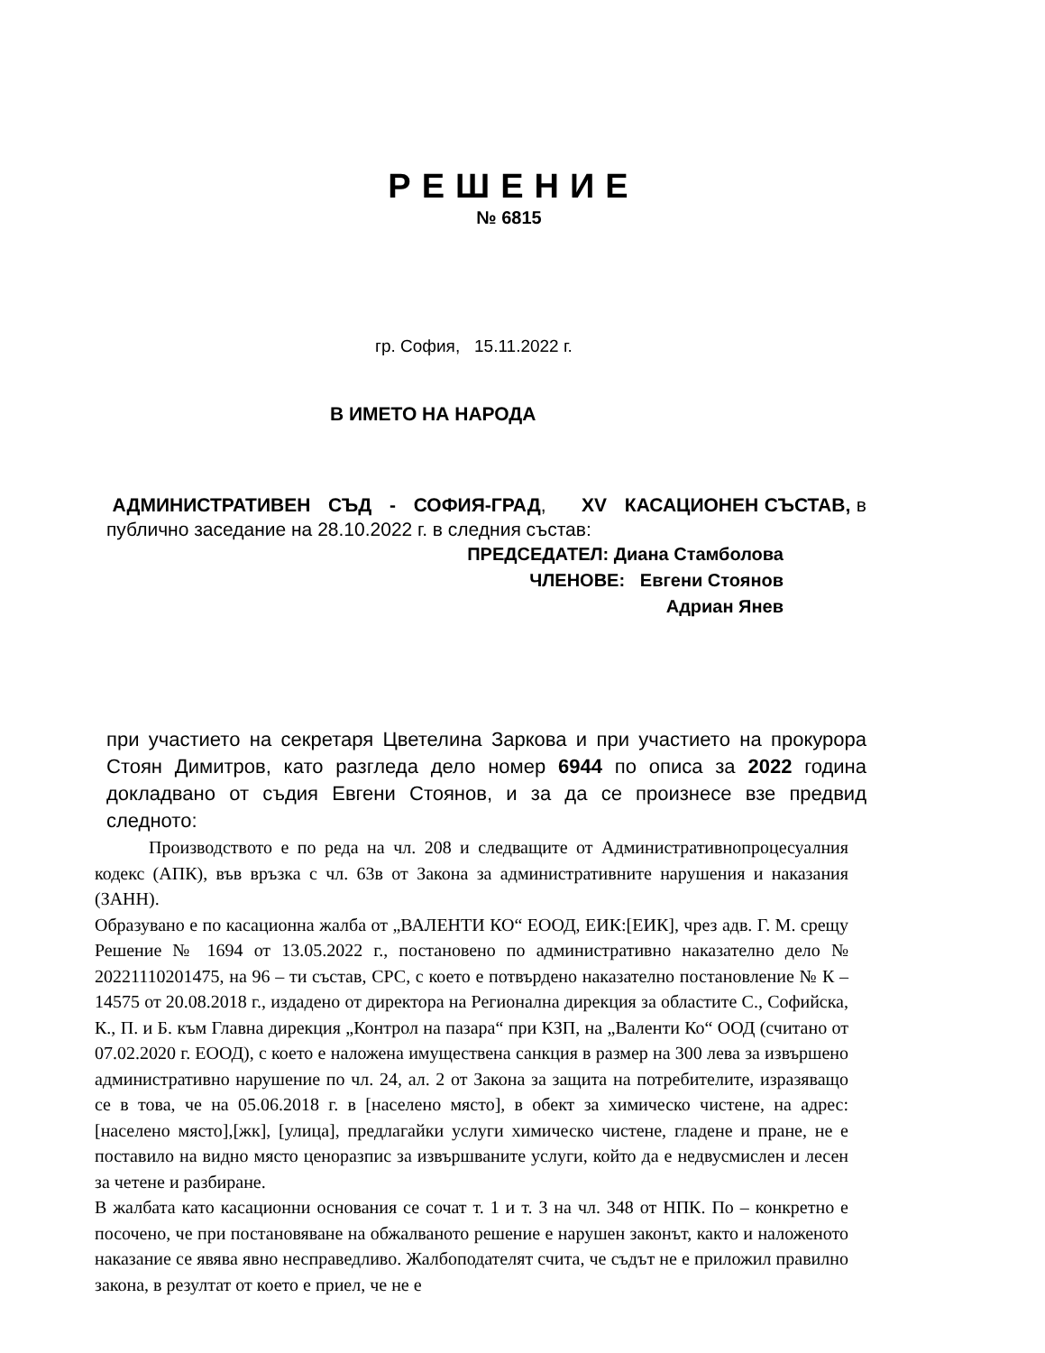РЕШЕНИЕ
№ 6815
гр. София, 15.11.2022 г.
В ИМЕТО НА НАРОДА
АДМИНИСТРАТИВЕН СЪД - СОФИЯ-ГРАД, XV КАСАЦИОНЕН СЪСТАВ, в публично заседание на 28.10.2022 г. в следния състав:
ПРЕДСЕДАТЕЛ: Диана Стамболова
ЧЛЕНОВЕ: Евгени Стоянов
Адриан Янев
при участието на секретаря Цветелина Заркова и при участието на прокурора Стоян Димитров, като разгледа дело номер 6944 по описа за 2022 година докладвано от съдия Евгени Стоянов, и за да се произнесе взе предвид следното:
Производството е по реда на чл. 208 и следващите от Административнопроцесуалния кодекс (АПК), във връзка с чл. 63в от Закона за административните нарушения и наказания (ЗАНН).
Образувано е по касационна жалба от „ВАЛЕНТИ КО“ ЕООД, ЕИК:[ЕИК], чрез адв. Г. М. срещу Решение № 1694 от 13.05.2022 г., постановено по административно наказателно дело № 20221110201475, на 96 – ти състав, СРС, с което е потвърдено наказателно постановление № К – 14575 от 20.08.2018 г., издадено от директора на Регионална дирекция за областите С., Софийска, К., П. и Б. към Главна дирекция „Контрол на пазара“ при КЗП, на „Валенти Ко“ ООД (считано от 07.02.2020 г. ЕООД), с което е наложена имуществена санкция в размер на 300 лева за извършено административно нарушение по чл. 24, ал. 2 от Закона за защита на потребителите, изразяващо се в това, че на 05.06.2018 г. в [населено място], в обект за химическо чистене, на адрес: [населено място],[жк], [улица], предлагайки услуги химическо чистене, гладене и пране, не е поставило на видно място ценоразпис за извършваните услуги, който да е недвусмислен и лесен за четене и разбиране.
В жалбата като касационни основания се сочат т. 1 и т. 3 на чл. 348 от НПК. По – конкретно е посочено, че при постановяване на обжалваното решение е нарушен законът, както и наложеното наказание се явява явно несправедливо. Жалбоподателят счита, че съдът не е приложил правилно закона, в резултат от което е приел, че не е